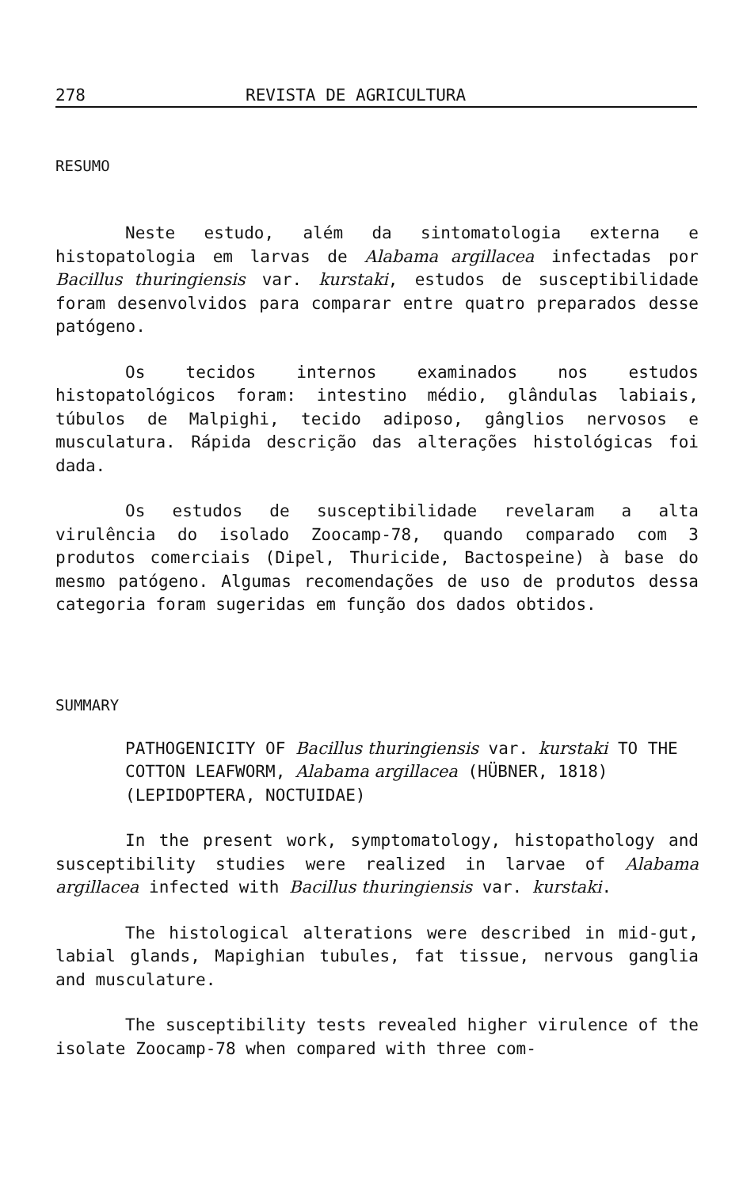278 REVISTA DE AGRICULTURA
RESUMO
Neste estudo, além da sintomatologia externa e histopatologia em larvas de Alabama argillacea infectadas por Bacillus thuringiensis var. kurstaki, estudos de susceptibilidade foram desenvolvidos para comparar entre quatro preparados desse patógeno.
Os tecidos internos examinados nos estudos histopatológicos foram: intestino médio, glândulas labiais, túbulos de Malpighi, tecido adiposo, gânglios nervosos e musculatura. Rápida descrição das alterações histológicas foi dada.
Os estudos de susceptibilidade revelaram a alta virulência do isolado Zoocamp-78, quando comparado com 3 produtos comerciais (Dipel, Thuricide, Bactospeine) à base do mesmo patógeno. Algumas recomendações de uso de produtos dessa categoria foram sugeridas em função dos dados obtidos.
SUMMARY
PATHOGENICITY OF Bacillus thuringiensis var. kurstaki TO THE COTTON LEAFWORM, Alabama argillacea (HÜBNER, 1818) (LEPIDOPTERA, NOCTUIDAE)
In the present work, symptomatology, histopathology and susceptibility studies were realized in larvae of Alabama argillacea infected with Bacillus thuringiensis var. kurstaki.
The histological alterations were described in mid-gut, labial glands, Mapighian tubules, fat tissue, nervous ganglia and musculature.
The susceptibility tests revealed higher virulence of the isolate Zoocamp-78 when compared with three com-